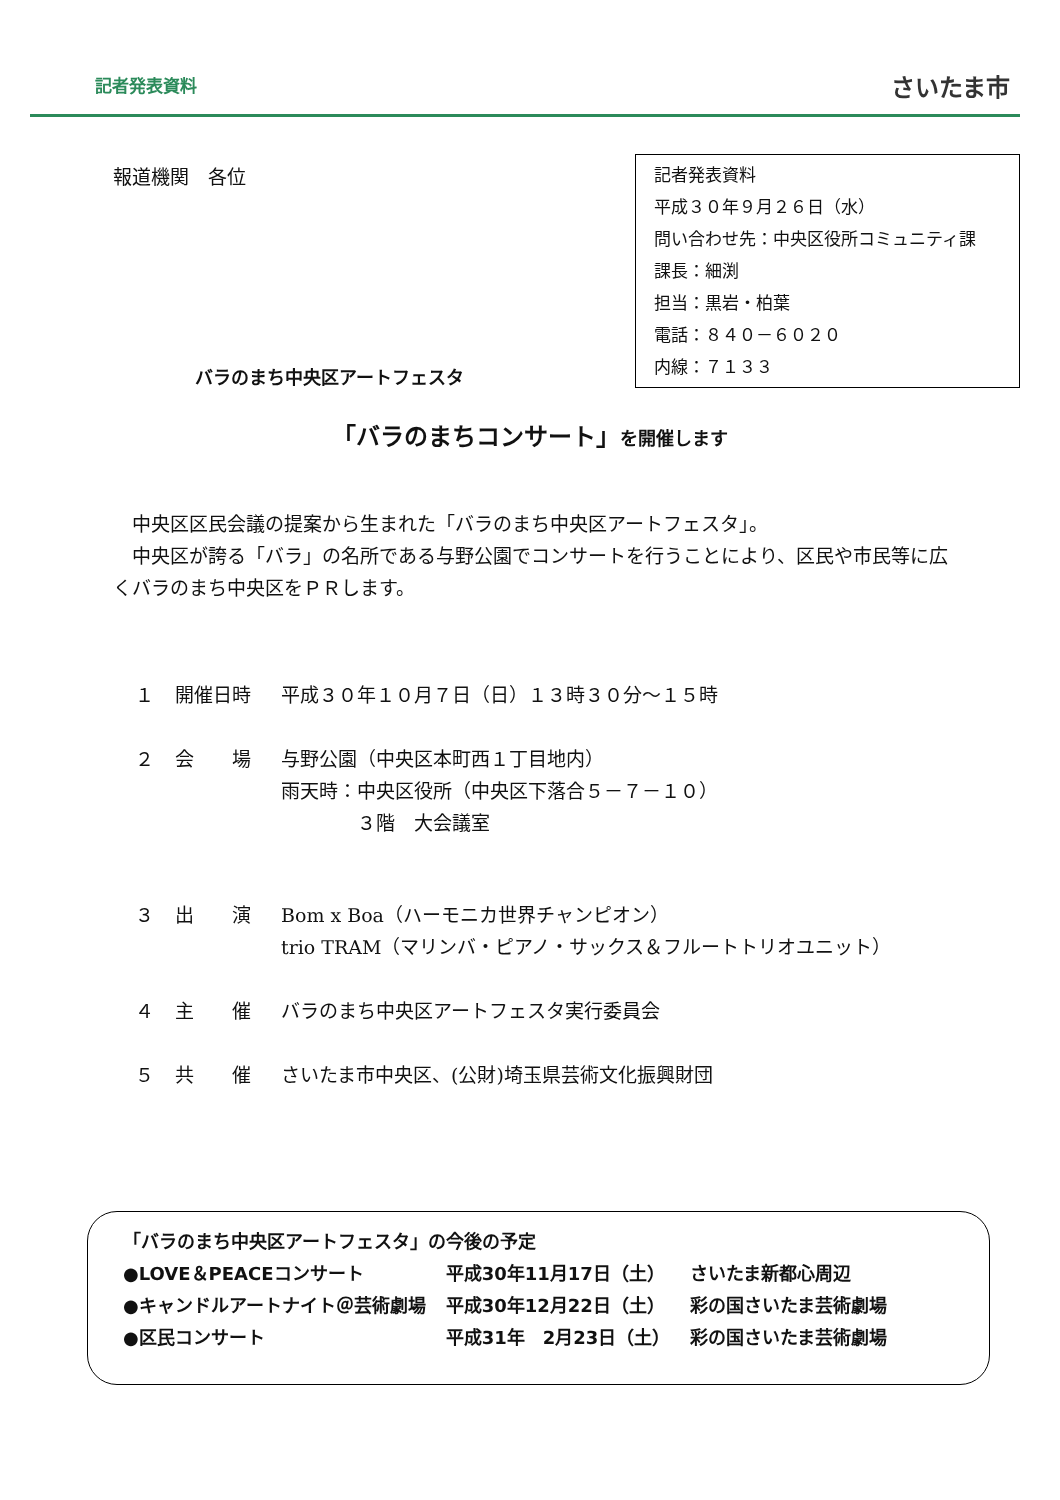記者発表資料 さいたま市
報道機関　各位
記者発表資料
平成３０年９月２６日（水）
問い合わせ先：中央区役所コミュニティ課
課長：細渕
担当：黒岩・柏葉
電話：８４０－６０２０
内線：７１３３
バラのまち中央区アートフェスタ
「バラのまちコンサート」を開催します
　中央区区民会議の提案から生まれた「バラのまち中央区アートフェスタ」。
　中央区が誇る「バラ」の名所である与野公園でコンサートを行うことにより、区民や市民等に広くバラのまち中央区をＰＲします。
１ 開催日時 平成３０年１０月７日（日）１３時３０分～１５時
２ 会　　場 与野公園（中央区本町西１丁目地内）
雨天時：中央区役所（中央区下落合５－７－１０）
　　　　３階　大会議室
３ 出　　演 Bom x Boa（ハーモニカ世界チャンピオン）
trio TRAM（マリンバ・ピアノ・サックス＆フルートトリオユニット）
４ 主　　催 バラのまち中央区アートフェスタ実行委員会
５ 共　　催 さいたま市中央区、(公財)埼玉県芸術文化振興財団
「バラのまち中央区アートフェスタ」の今後の予定
| ●LOVE＆PEACEコンサート | 平成30年11月17日（土） | さいたま新都心周辺 |
| ●キャンドルアートナイト＠芸術劇場 | 平成30年12月22日（土） | 彩の国さいたま芸術劇場 |
| ●区民コンサート | 平成31年 2月23日（土） | 彩の国さいたま芸術劇場 |